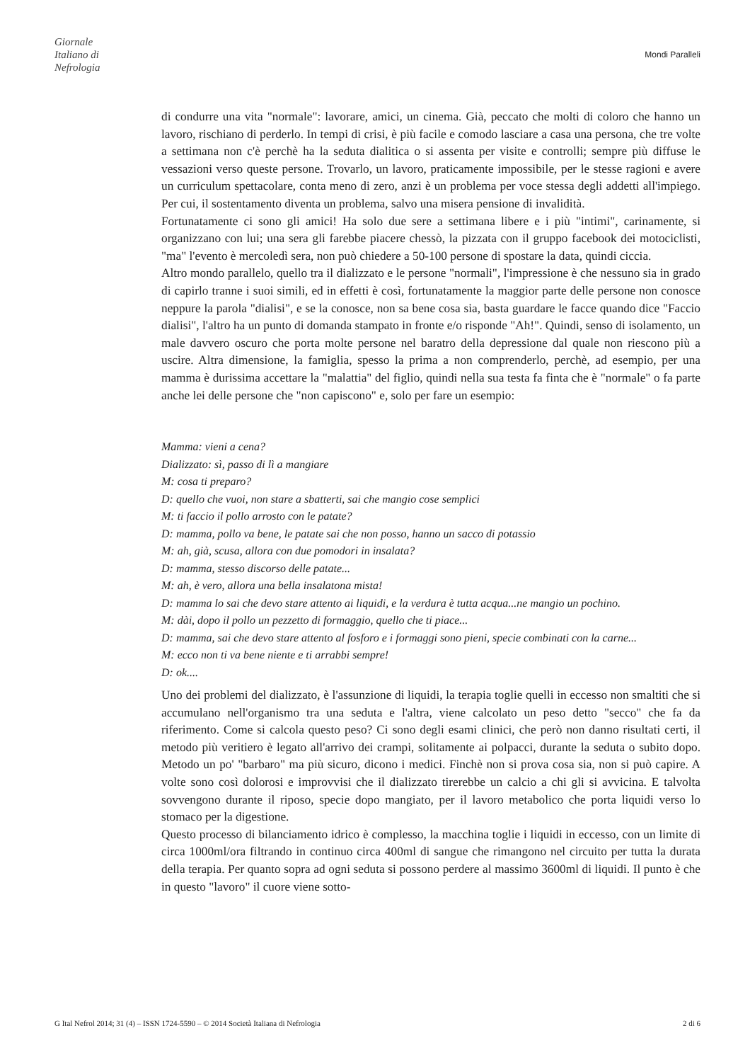Giornale
Italiano di
Nefrologia
Mondi Paralleli
di condurre una vita "normale": lavorare, amici, un cinema. Già, peccato che molti di coloro che hanno un lavoro, rischiano di perderlo. In tempi di crisi, è più facile e comodo lasciare a casa una persona, che tre volte a settimana non c'è perchè ha la seduta dialitica o si assenta per visite e controlli; sempre più diffuse le vessazioni verso queste persone. Trovarlo, un lavoro, praticamente impossibile, per le stesse ragioni e avere un curriculum spettacolare, conta meno di zero, anzi è un problema per voce stessa degli addetti all'impiego. Per cui, il sostentamento diventa un problema, salvo una misera pensione di invalidità.
Fortunatamente ci sono gli amici! Ha solo due sere a settimana libere e i più "intimi", carinamente, si organizzano con lui; una sera gli farebbe piacere chessò, la pizzata con il gruppo facebook dei motociclisti, "ma" l'evento è mercoledì sera, non può chiedere a 50-100 persone di spostare la data, quindi ciccia.
Altro mondo parallelo, quello tra il dializzato e le persone "normali", l'impressione è che nessuno sia in grado di capirlo tranne i suoi simili, ed in effetti è così, fortunatamente la maggior parte delle persone non conosce neppure la parola "dialisi", e se la conosce, non sa bene cosa sia, basta guardare le facce quando dice "Faccio dialisi", l'altro ha un punto di domanda stampato in fronte e/o risponde "Ah!". Quindi, senso di isolamento, un male davvero oscuro che porta molte persone nel baratro della depressione dal quale non riescono più a uscire. Altra dimensione, la famiglia, spesso la prima a non comprenderlo, perchè, ad esempio, per una mamma è durissima accettare la "malattia" del figlio, quindi nella sua testa fa finta che è "normale" o fa parte anche lei delle persone che "non capiscono" e, solo per fare un esempio:
Mamma: vieni a cena?
Dializzato: sì, passo di lì a mangiare
M: cosa ti preparo?
D: quello che vuoi, non stare a sbatterti, sai che mangio cose semplici
M: ti faccio il pollo arrosto con le patate?
D: mamma, pollo va bene, le patate sai che non posso, hanno un sacco di potassio
M: ah, già, scusa, allora con due pomodori in insalata?
D: mamma, stesso discorso delle patate...
M: ah, è vero, allora una bella insalatona mista!
D: mamma lo sai che devo stare attento ai liquidi, e la verdura è tutta acqua...ne mangio un pochino.
M: dài, dopo il pollo un pezzetto di formaggio, quello che ti piace...
D: mamma, sai che devo stare attento al fosforo e i formaggi sono pieni, specie combinati con la carne...
M: ecco non ti va bene niente e ti arrabbi sempre!
D: ok....
Uno dei problemi del dializzato, è l'assunzione di liquidi, la terapia toglie quelli in eccesso non smaltiti che si accumulano nell'organismo tra una seduta e l'altra, viene calcolato un peso detto "secco" che fa da riferimento. Come si calcola questo peso? Ci sono degli esami clinici, che però non danno risultati certi, il metodo più veritiero è legato all'arrivo dei crampi, solitamente ai polpacci, durante la seduta o subito dopo. Metodo un po' "barbaro" ma più sicuro, dicono i medici. Finchè non si prova cosa sia, non si può capire. A volte sono così dolorosi e improvvisi che il dializzato tirerebbe un calcio a chi gli si avvicina. E talvolta sovvengono durante il riposo, specie dopo mangiato, per il lavoro metabolico che porta liquidi verso lo stomaco per la digestione.
Questo processo di bilanciamento idrico è complesso, la macchina toglie i liquidi in eccesso, con un limite di circa 1000ml/ora filtrando in continuo circa 400ml di sangue che rimangono nel circuito per tutta la durata della terapia. Per quanto sopra ad ogni seduta si possono perdere al massimo 3600ml di liquidi. Il punto è che in questo "lavoro" il cuore viene sotto-
G Ital Nefrol 2014; 31 (4) – ISSN 1724-5590 – © 2014 Società Italiana di Nefrologia 2 di 6